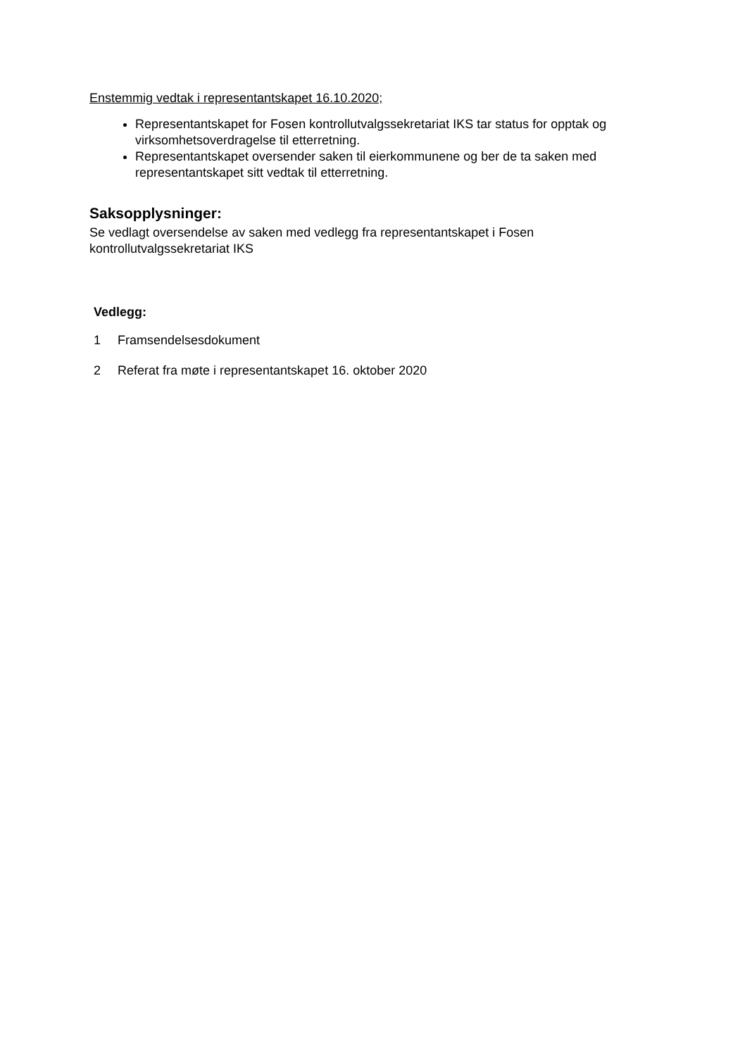Enstemmig vedtak i representantskapet 16.10.2020;
Representantskapet for Fosen kontrollutvalgssekretariat IKS tar status for opptak og virksomhetsoverdragelse til etterretning.
Representantskapet oversender saken til eierkommunene og ber de ta saken med representantskapet sitt vedtak til etterretning.
Saksopplysninger:
Se vedlagt oversendelse av saken med vedlegg fra representantskapet i Fosen kontrollutvalgssekretariat IKS
Vedlegg:
1 Framsendelsesdokument
2 Referat fra møte i representantskapet 16. oktober 2020